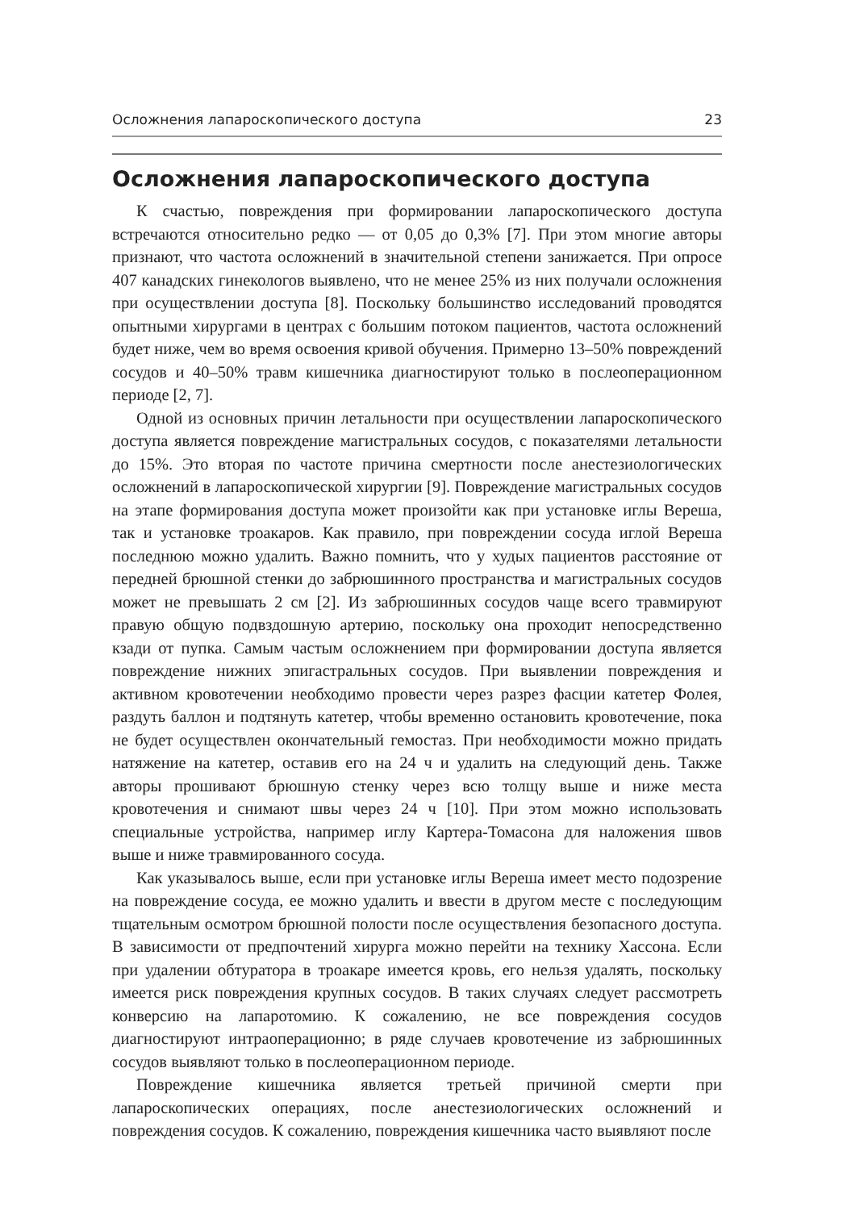Осложнения лапароскопического доступа 23
Осложнения лапароскопического доступа
К счастью, повреждения при формировании лапароскопического доступа встречаются относительно редко — от 0,05 до 0,3% [7]. При этом многие авторы признают, что частота осложнений в значительной степени занижается. При опросе 407 канадских гинекологов выявлено, что не менее 25% из них получали осложнения при осуществлении доступа [8]. Поскольку большинство исследований проводятся опытными хирургами в центрах с большим потоком пациентов, частота осложнений будет ниже, чем во время освоения кривой обучения. Примерно 13–50% повреждений сосудов и 40–50% травм кишечника диагностируют только в послеоперационном периоде [2, 7].
Одной из основных причин летальности при осуществлении лапароскопического доступа является повреждение магистральных сосудов, с показателями летальности до 15%. Это вторая по частоте причина смертности после анестезиологических осложнений в лапароскопической хирургии [9]. Повреждение магистральных сосудов на этапе формирования доступа может произойти как при установке иглы Вереша, так и установке троакаров. Как правило, при повреждении сосуда иглой Вереша последнюю можно удалить. Важно помнить, что у худых пациентов расстояние от передней брюшной стенки до забрюшинного пространства и магистральных сосудов может не превышать 2 см [2]. Из забрюшинных сосудов чаще всего травмируют правую общую подвздошную артерию, поскольку она проходит непосредственно кзади от пупка. Самым частым осложнением при формировании доступа является повреждение нижних эпигастральных сосудов. При выявлении повреждения и активном кровотечении необходимо провести через разрез фасции катетер Фолея, раздуть баллон и подтянуть катетер, чтобы временно остановить кровотечение, пока не будет осуществлен окончательный гемостаз. При необходимости можно придать натяжение на катетер, оставив его на 24 ч и удалить на следующий день. Также авторы прошивают брюшную стенку через всю толщу выше и ниже места кровотечения и снимают швы через 24 ч [10]. При этом можно использовать специальные устройства, например иглу Картера-Томасона для наложения швов выше и ниже травмированного сосуда.
Как указывалось выше, если при установке иглы Вереша имеет место подозрение на повреждение сосуда, ее можно удалить и ввести в другом месте с последующим тщательным осмотром брюшной полости после осуществления безопасного доступа. В зависимости от предпочтений хирурга можно перейти на технику Хассона. Если при удалении обтуратора в троакаре имеется кровь, его нельзя удалять, поскольку имеется риск повреждения крупных сосудов. В таких случаях следует рассмотреть конверсию на лапаротомию. К сожалению, не все повреждения сосудов диагностируют интраоперационно; в ряде случаев кровотечение из забрюшинных сосудов выявляют только в послеоперационном периоде.
Повреждение кишечника является третьей причиной смерти при лапароскопических операциях, после анестезиологических осложнений и повреждения сосудов. К сожалению, повреждения кишечника часто выявляют после